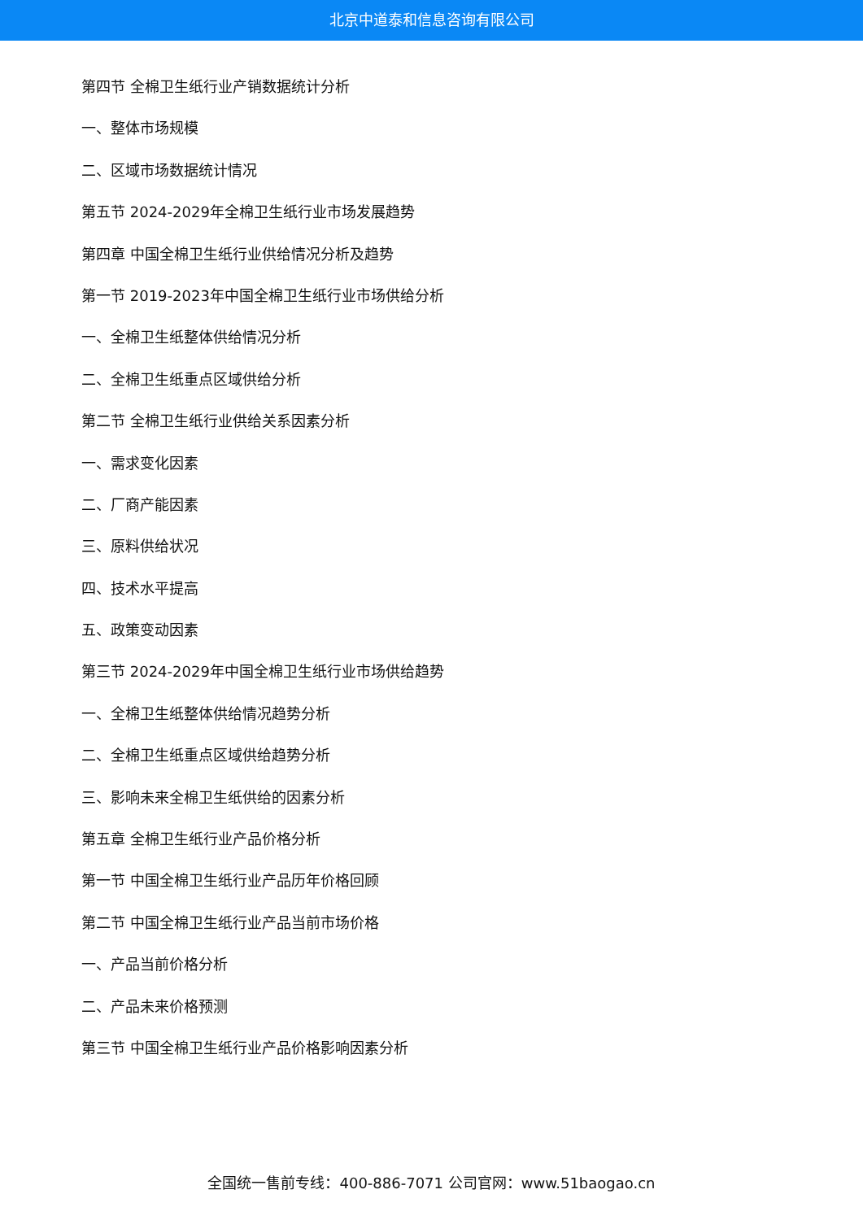北京中道泰和信息咨询有限公司
第四节 全棉卫生纸行业产销数据统计分析
一、整体市场规模
二、区域市场数据统计情况
第五节 2024-2029年全棉卫生纸行业市场发展趋势
第四章 中国全棉卫生纸行业供给情况分析及趋势
第一节 2019-2023年中国全棉卫生纸行业市场供给分析
一、全棉卫生纸整体供给情况分析
二、全棉卫生纸重点区域供给分析
第二节 全棉卫生纸行业供给关系因素分析
一、需求变化因素
二、厂商产能因素
三、原料供给状况
四、技术水平提高
五、政策变动因素
第三节 2024-2029年中国全棉卫生纸行业市场供给趋势
一、全棉卫生纸整体供给情况趋势分析
二、全棉卫生纸重点区域供给趋势分析
三、影响未来全棉卫生纸供给的因素分析
第五章 全棉卫生纸行业产品价格分析
第一节 中国全棉卫生纸行业产品历年价格回顾
第二节 中国全棉卫生纸行业产品当前市场价格
一、产品当前价格分析
二、产品未来价格预测
第三节 中国全棉卫生纸行业产品价格影响因素分析
全国统一售前专线：400-886-7071 公司官网：www.51baogao.cn